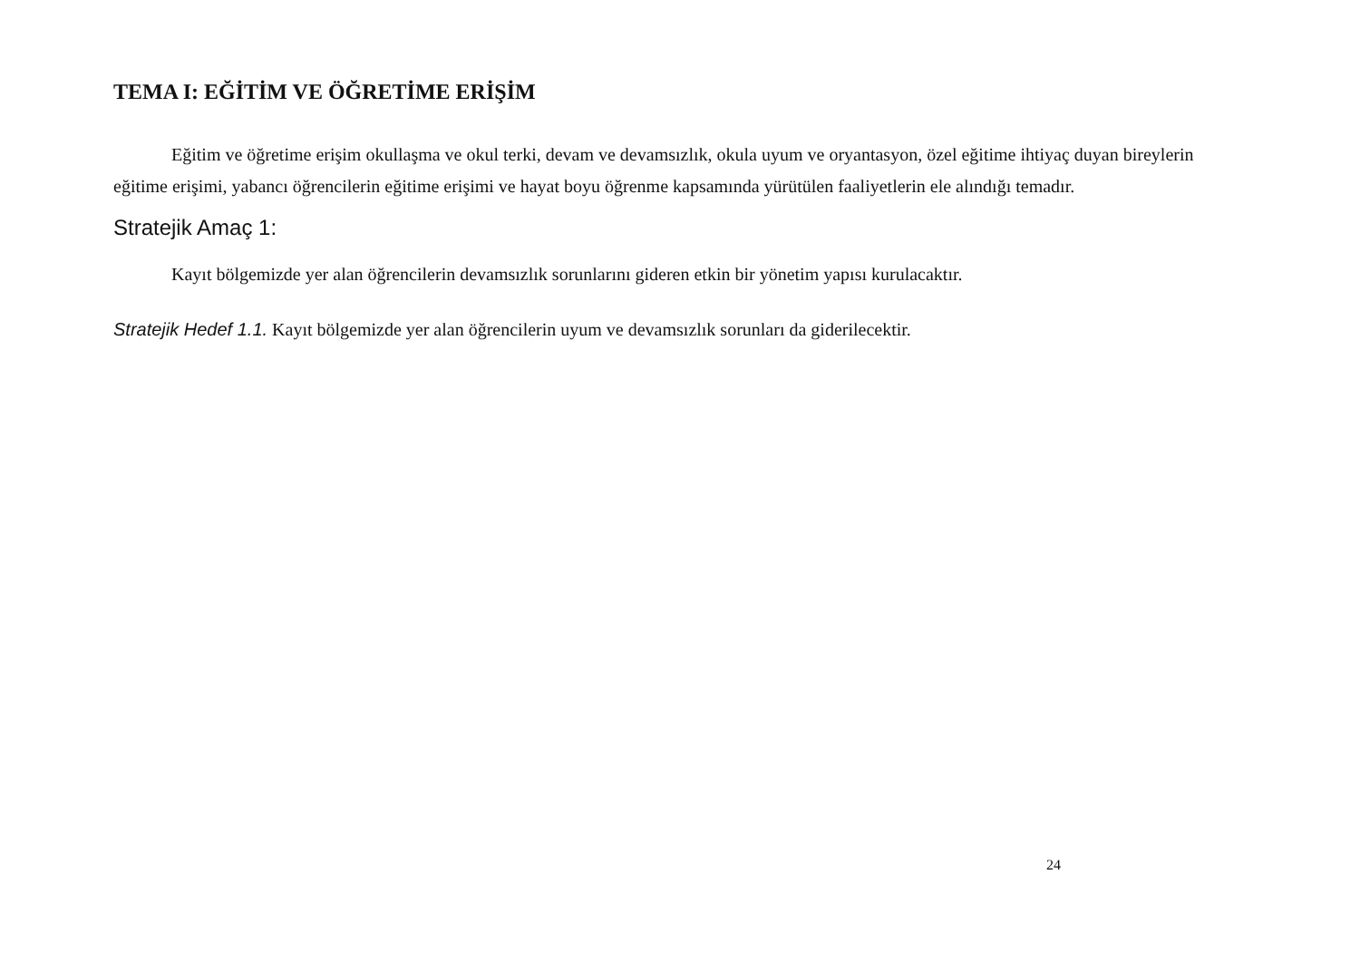TEMA I: EĞİTİM VE ÖĞRETİME ERİŞİM
Eğitim ve öğretime erişim okullaşma ve okul terki, devam ve devamsızlık, okula uyum ve oryantasyon, özel eğitime ihtiyaç duyan bireylerin eğitime erişimi, yabancı öğrencilerin eğitime erişimi ve hayat boyu öğrenme kapsamında yürütülen faaliyetlerin ele alındığı temadır.
Stratejik Amaç 1:
Kayıt bölgemizde yer alan öğrencilerin devamsızlık sorunlarını gideren etkin bir yönetim yapısı kurulacaktır.
Stratejik Hedef 1.1. Kayıt bölgemizde yer alan öğrencilerin uyum ve devamsızlık sorunları da giderilecektir.
24